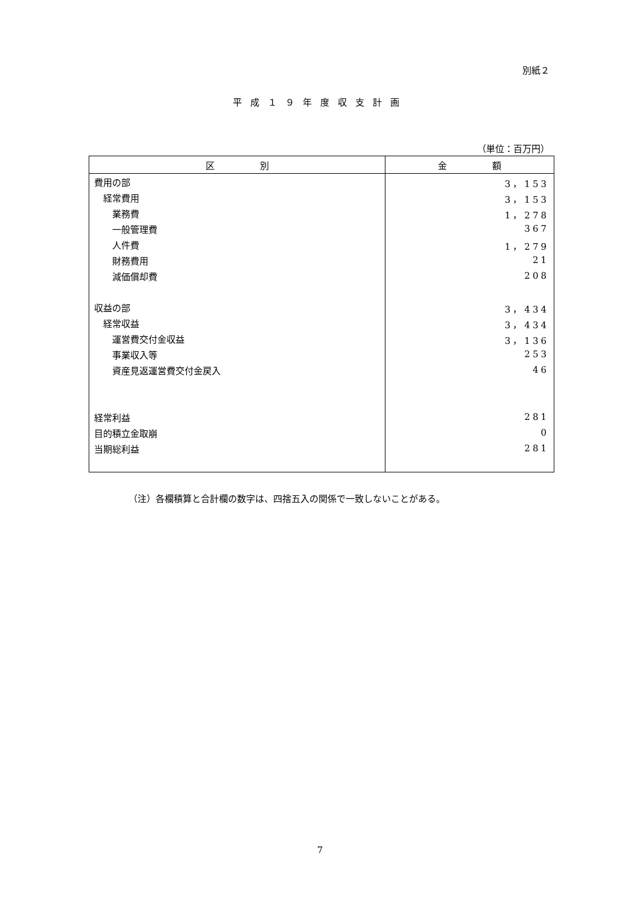別紙２
平成１９年度収支計画
（単位：百万円）
| 区 別 | 金 額 |
| --- | --- |
| 費用の部 | 3，153 |
| 経常費用 | 3，153 |
| 業務費 | 1，278 |
| 一般管理費 | 367 |
| 人件費 | 1，279 |
| 財務費用 | 21 |
| 減価償却費 | 208 |
| 収益の部 | 3，434 |
| 経常収益 | 3，434 |
| 運営費交付金収益 | 3，136 |
| 事業収入等 | 253 |
| 資産見返運営費交付金戻入 | 46 |
| 経常利益 | 281 |
| 目的積立金取崩 | 0 |
| 当期総利益 | 281 |
（注）各欄積算と合計欄の数字は、四捨五入の関係で一致しないことがある。
7